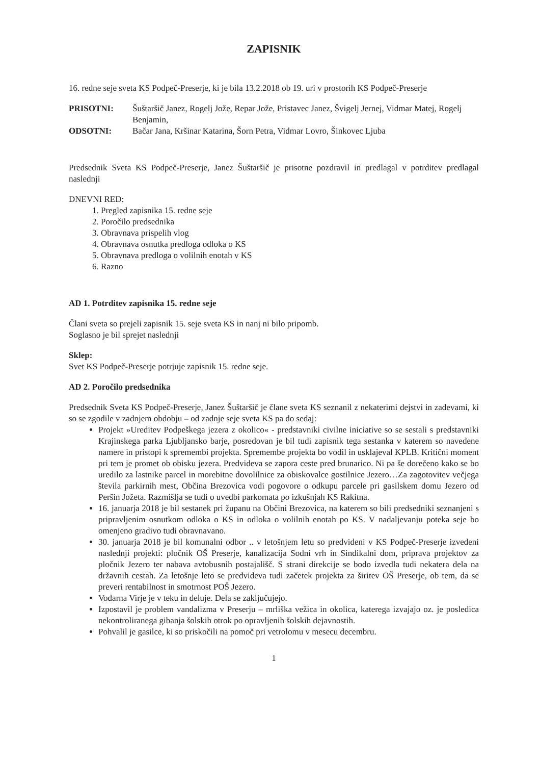ZAPISNIK
16. redne seje sveta KS Podpeč-Preserje, ki je bila 13.2.2018 ob 19. uri v prostorih KS Podpeč-Preserje
PRISOTNI:
Šuštaršič Janez, Rogelj Jože, Repar Jože, Pristavec Janez, Švigelj Jernej, Vidmar Matej, Rogelj Benjamin,
ODSOTNI:
Bačar Jana, Kršinar Katarina, Šorn Petra, Vidmar Lovro, Šinkovec Ljuba
Predsednik Sveta KS Podpeč-Preserje, Janez Šuštaršič je prisotne pozdravil in predlagal v potrditev predlagal naslednji
DNEVNI RED:
1. Pregled zapisnika 15. redne seje
2. Poročilo predsednika
3. Obravnava prispelih vlog
4. Obravnava osnutka predloga odloka o KS
5. Obravnava predloga o volilnih enotah v KS
6. Razno
AD 1. Potrditev zapisnika 15. redne seje
Člani sveta so prejeli zapisnik 15. seje sveta KS in nanj ni bilo pripomb.
Soglasno je bil sprejet naslednji
Sklep:
Svet KS Podpeč-Preserje potrjuje zapisnik 15. redne seje.
AD 2. Poročilo predsednika
Predsednik Sveta KS Podpeč-Preserje, Janez Šuštaršič je člane sveta KS seznanil z nekaterimi dejstvi in zadevami, ki so se zgodile v zadnjem obdobju – od zadnje seje sveta KS pa do sedaj:
Projekt »Ureditev Podpeškega jezera z okolico« - predstavniki civilne iniciative so se sestali s predstavniki Krajinskega parka Ljubljansko barje, posredovan je bil tudi zapisnik tega sestanka v katerem so navedene namere in pristopi k spremembi projekta. Spremembe projekta bo vodil in usklajeval KPLB. Kritični moment pri tem je promet ob obisku jezera. Predvideva se zapora ceste pred brunarico. Ni pa še dorečeno kako se bo uredilo za lastnike parcel in morebitne dovolilnice za obiskovalce gostilnice Jezero…Za zagotovitev večjega števila parkirnih mest, Občina Brezovica vodi pogovore o odkupu parcele pri gasilskem domu Jezero od Peršin Jožeta. Razmišlja se tudi o uvedbi parkomata po izkušnjah KS Rakitna.
16. januarja 2018 je bil sestanek pri županu na Občini Brezovica, na katerem so bili predsedniki seznanjeni s pripravljenim osnutkom odloka o KS in odloka o volilnih enotah po KS. V nadaljevanju poteka seje bo omenjeno gradivo tudi obravnavano.
30. januarja 2018 je bil komunalni odbor .. v letošnjem letu so predvideni v KS Podpeč-Preserje izvedeni naslednji projekti: pločnik OŠ Preserje, kanalizacija Sodni vrh in Sindikalni dom, priprava projektov za pločnik Jezero ter nabava avtobusnih postajališč. S strani direkcije se bodo izvedla tudi nekatera dela na državnih cestah. Za letošnje leto se predvideva tudi začetek projekta za širitev OŠ Preserje, ob tem, da se preveri rentabilnost in smotrnost POŠ Jezero.
Vodarna Virje je v teku in deluje. Dela se zaključujejo.
Izpostavil je problem vandalizma v Preserju – mrliška vežica in okolica, katerega izvajajo oz. je posledica nekontroliranega gibanja šolskih otrok po opravljenih šolskih dejavnostih.
Pohvalil je gasilce, ki so priskočili na pomoč pri vetrolomu v mesecu decembru.
1